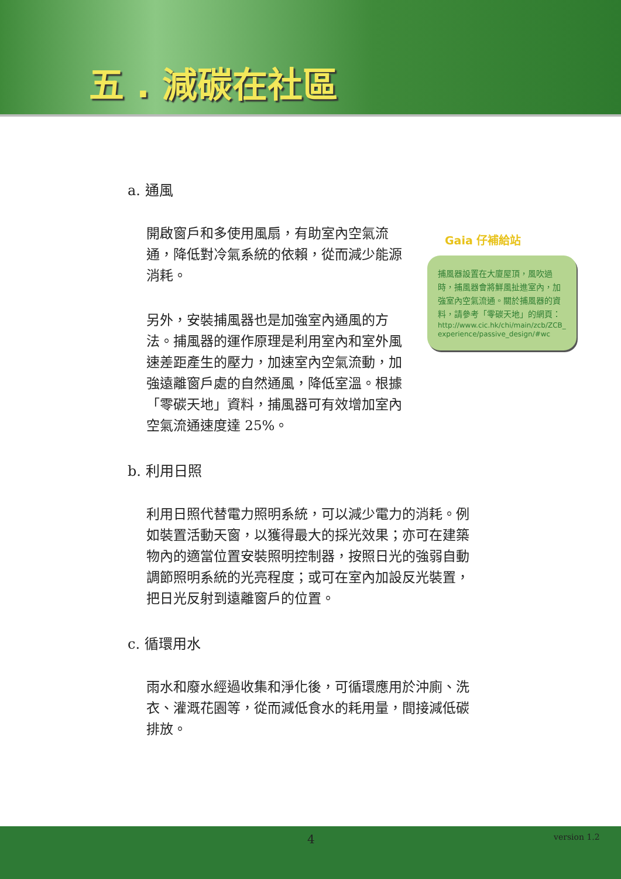五 . 減碳在社區
a. 通風
開啟窗戶和多使用風扇，有助室內空氣流通，降低對冷氣系統的依賴，從而減少能源消耗。
另外，安裝捕風器也是加強室內通風的方法。捕風器的運作原理是利用室內和室外風速差距產生的壓力，加速室內空氣流動，加強遠離窗戶處的自然通風，降低室溫。根據「零碳天地」資料，捕風器可有效增加室內空氣流通速度達 25%。
b. 利用日照
利用日照代替電力照明系統，可以減少電力的消耗。例如裝置活動天窗，以獲得最大的採光效果；亦可在建築物內的適當位置安裝照明控制器，按照日光的強弱自動調節照明系統的光亮程度；或可在室內加設反光裝置，把日光反射到遠離窗戶的位置。
c. 循環用水
雨水和廢水經過收集和淨化後，可循環應用於沖廁、洗衣、灌溉花園等，從而減低食水的耗用量，間接減低碳排放。
Gaia 仔補給站
捕風器設置在大廈屋頂，風吹過時，捕風器會將鮮風扯進室內，加強室內空氣流通。關於捕風器的資料，請參考「零碳天地」的網頁：
http://www.cic.hk/chi/main/zcb/ZCB_experience/passive_design/#wc
4 version 1.2